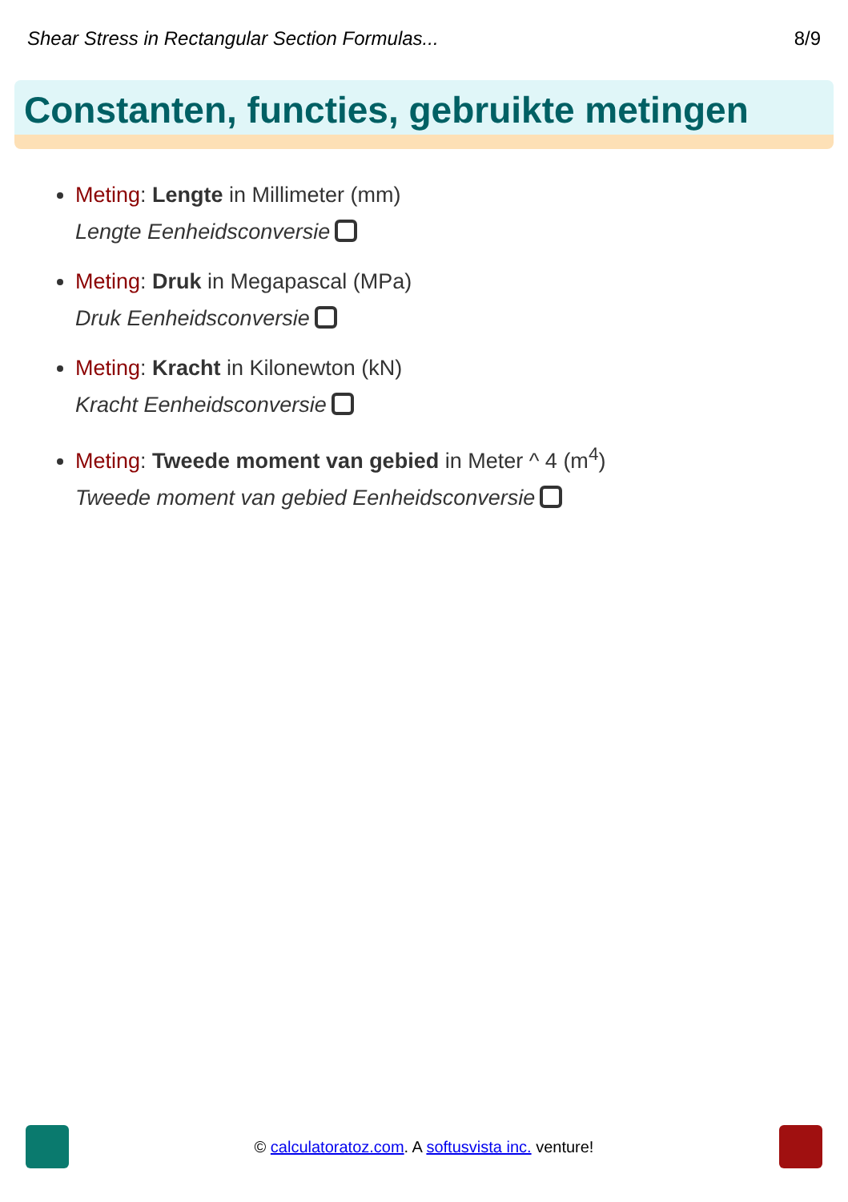Shear Stress in Rectangular Section Formulas... 8/9
Constanten, functies, gebruikte metingen
Meting: Lengte in Millimeter (mm)
Lengte Eenheidsconversie
Meting: Druk in Megapascal (MPa)
Druk Eenheidsconversie
Meting: Kracht in Kilonewton (kN)
Kracht Eenheidsconversie
Meting: Tweede moment van gebied in Meter ^ 4 (m<sup>4</sup>)
Tweede moment van gebied Eenheidsconversie
© calculatoratoz.com. A softusvista inc. venture!